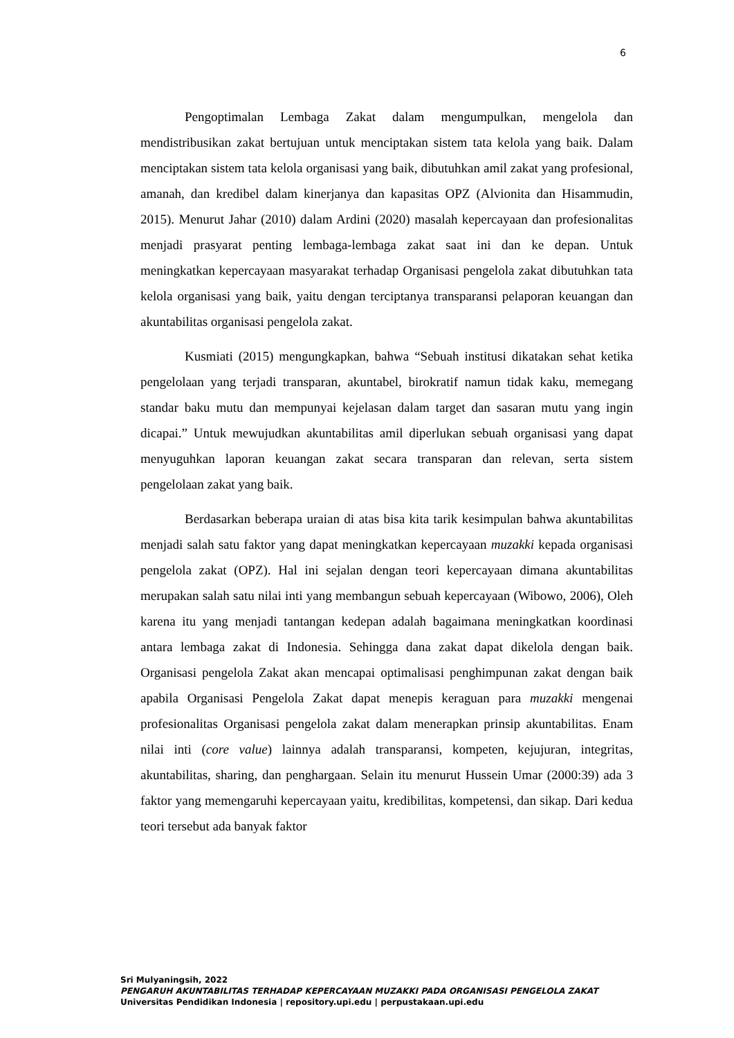6
Pengoptimalan Lembaga Zakat dalam mengumpulkan, mengelola dan mendistribusikan zakat bertujuan untuk menciptakan sistem tata kelola yang baik. Dalam menciptakan sistem tata kelola organisasi yang baik, dibutuhkan amil zakat yang profesional, amanah, dan kredibel dalam kinerjanya dan kapasitas OPZ (Alvionita dan Hisammudin, 2015). Menurut Jahar (2010) dalam Ardini (2020) masalah kepercayaan dan profesionalitas menjadi prasyarat penting lembaga-lembaga zakat saat ini dan ke depan. Untuk meningkatkan kepercayaan masyarakat terhadap Organisasi pengelola zakat dibutuhkan tata kelola organisasi yang baik, yaitu dengan terciptanya transparansi pelaporan keuangan dan akuntabilitas organisasi pengelola zakat.
Kusmiati (2015) mengungkapkan, bahwa “Sebuah institusi dikatakan sehat ketika pengelolaan yang terjadi transparan, akuntabel, birokratif namun tidak kaku, memegang standar baku mutu dan mempunyai kejelasan dalam target dan sasaran mutu yang ingin dicapai.” Untuk mewujudkan akuntabilitas amil diperlukan sebuah organisasi yang dapat menyuguhkan laporan keuangan zakat secara transparan dan relevan, serta sistem pengelolaan zakat yang baik.
Berdasarkan beberapa uraian di atas bisa kita tarik kesimpulan bahwa akuntabilitas menjadi salah satu faktor yang dapat meningkatkan kepercayaan muzakki kepada organisasi pengelola zakat (OPZ). Hal ini sejalan dengan teori kepercayaan dimana akuntabilitas merupakan salah satu nilai inti yang membangun sebuah kepercayaan (Wibowo, 2006), Oleh karena itu yang menjadi tantangan kedepan adalah bagaimana meningkatkan koordinasi antara lembaga zakat di Indonesia. Sehingga dana zakat dapat dikelola dengan baik. Organisasi pengelola Zakat akan mencapai optimalisasi penghimpunan zakat dengan baik apabila Organisasi Pengelola Zakat dapat menepis keraguan para muzakki mengenai profesionalitas Organisasi pengelola zakat dalam menerapkan prinsip akuntabilitas. Enam nilai inti (core value) lainnya adalah transparansi, kompeten, kejujuran, integritas, akuntabilitas, sharing, dan penghargaan. Selain itu menurut Hussein Umar (2000:39) ada 3 faktor yang memengaruhi kepercayaan yaitu, kredibilitas, kompetensi, dan sikap. Dari kedua teori tersebut ada banyak faktor
Sri Mulyaningsih, 2022
PENGARUH AKUNTABILITAS TERHADAP KEPERCAYAAN MUZAKKI PADA ORGANISASI PENGELOLA ZAKAT
Universitas Pendidikan Indonesia | repository.upi.edu | perpustakaan.upi.edu